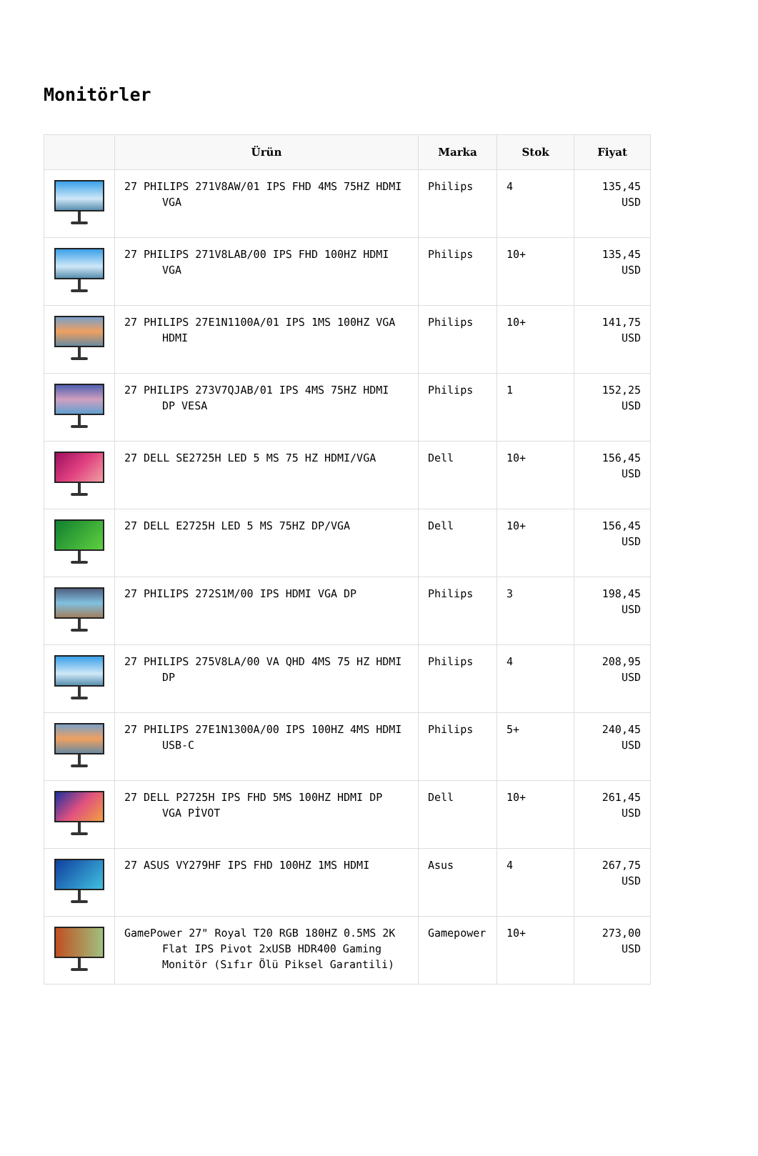Monitörler
| | Ürün | Marka | Stok | Fiyat |
| --- | --- | --- | --- | --- |
| | 27 PHILIPS 271V8AW/01 IPS FHD 4MS 75HZ HDMI VGA | Philips | 4 | 135,45 USD |
| | 27 PHILIPS 271V8LAB/00 IPS FHD 100HZ HDMI VGA | Philips | 10+ | 135,45 USD |
| | 27 PHILIPS 27E1N1100A/01 IPS 1MS 100HZ VGA HDMI | Philips | 10+ | 141,75 USD |
| | 27 PHILIPS 273V7QJAB/01 IPS 4MS 75HZ HDMI DP VESA | Philips | 1 | 152,25 USD |
| | 27 DELL SE2725H LED 5 MS 75 HZ HDMI/VGA | Dell | 10+ | 156,45 USD |
| | 27 DELL E2725H LED 5 MS 75HZ DP/VGA | Dell | 10+ | 156,45 USD |
| | 27 PHILIPS 272S1M/00 IPS HDMI VGA DP | Philips | 3 | 198,45 USD |
| | 27 PHILIPS 275V8LA/00 VA QHD 4MS 75 HZ HDMI DP | Philips | 4 | 208,95 USD |
| | 27 PHILIPS 27E1N1300A/00 IPS 100HZ 4MS HDMI USB-C | Philips | 5+ | 240,45 USD |
| | 27 DELL P2725H IPS FHD 5MS 100HZ HDMI DP VGA PİVOT | Dell | 10+ | 261,45 USD |
| | 27 ASUS VY279HF IPS FHD 100HZ 1MS HDMI | Asus | 4 | 267,75 USD |
| | GamePower 27" Royal T20 RGB 180HZ 0.5MS 2K Flat IPS Pivot 2xUSB HDR400 Gaming Monitör (Sıfır Ölü Piksel Garantili) | Gamepower | 10+ | 273,00 USD |